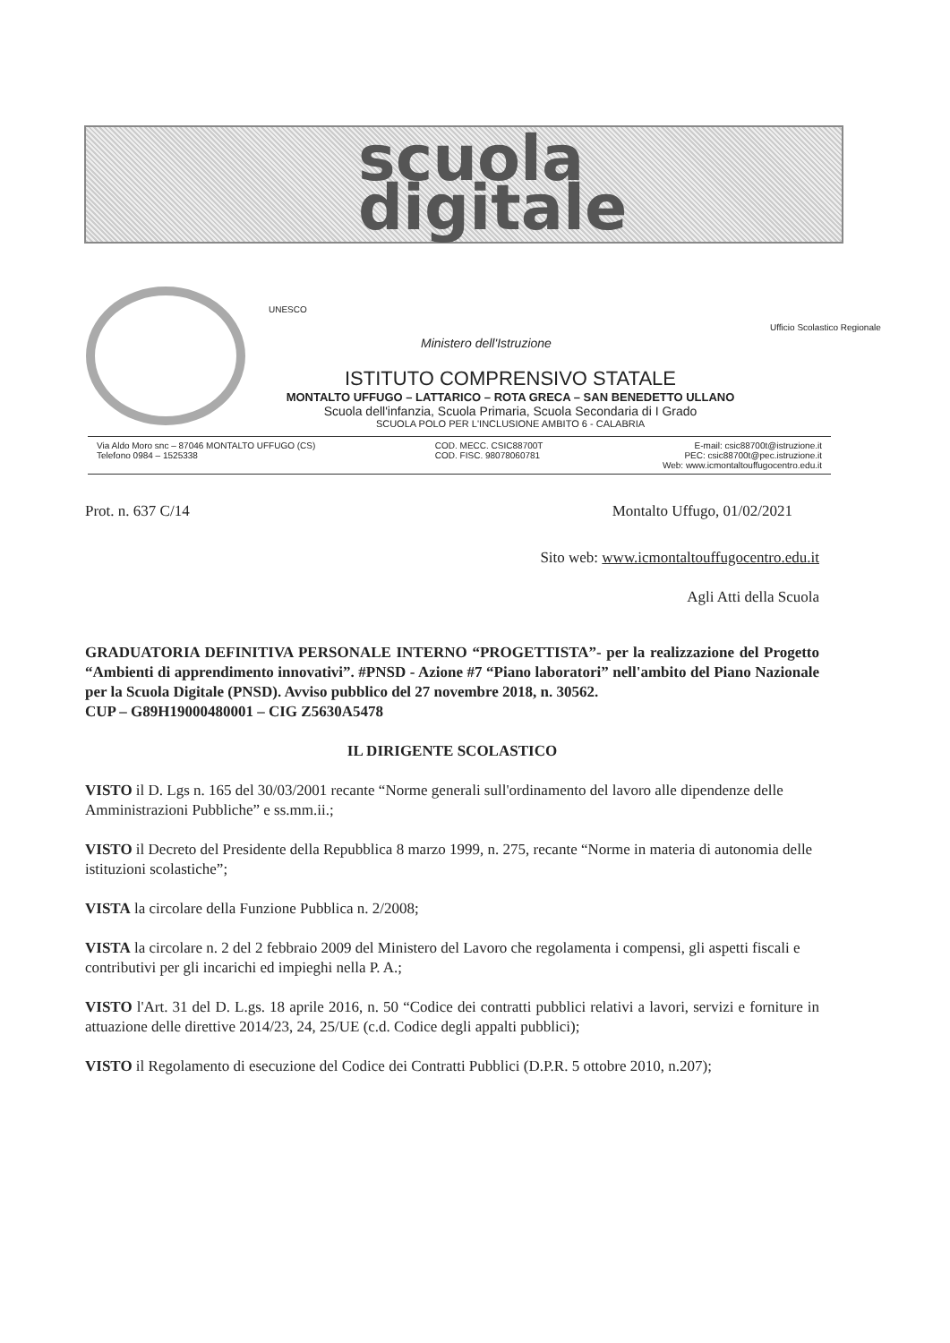scuola digitale
UNESCO
Ministero dell'Istruzione
Ufficio Scolastico Regionale
ISTITUTO COMPRENSIVO STATALE
MONTALTO UFFUGO – LATTARICO – ROTA GRECA – SAN BENEDETTO ULLANO
Scuola dell'infanzia, Scuola Primaria, Scuola Secondaria di I Grado
SCUOLA POLO PER L'INCLUSIONE AMBITO 6 - CALABRIA
Via Aldo Moro snc – 87046 MONTALTO UFFUGO (CS)
Telefono 0984 – 1525338
COD. MECC. CSIC88700T
COD. FISC. 98078060781
E-mail: csic88700t@istruzione.it
PEC: csic88700t@pec.istruzione.it
Web: www.icmontaltouffugocentro.edu.it
Prot. n. 637 C/14 Montalto Uffugo, 01/02/2021
Sito web: www.icmontaltouffugocentro.edu.it
Agli Atti della Scuola
GRADUATORIA DEFINITIVA PERSONALE INTERNO “PROGETTISTA”- per la realizzazione del Progetto “Ambienti di apprendimento innovativi”. #PNSD - Azione #7 “Piano laboratori” nell'ambito del Piano Nazionale per la Scuola Digitale (PNSD). Avviso pubblico del 27 novembre 2018, n. 30562.
CUP – G89H19000480001 – CIG Z5630A5478
IL DIRIGENTE SCOLASTICO
VISTO il D. Lgs n. 165 del 30/03/2001 recante “Norme generali sull'ordinamento del lavoro alle dipendenze delle Amministrazioni Pubbliche” e ss.mm.ii.;
VISTO il Decreto del Presidente della Repubblica 8 marzo 1999, n. 275, recante “Norme in materia di autonomia delle istituzioni scolastiche”;
VISTA la circolare della Funzione Pubblica n. 2/2008;
VISTA la circolare n. 2 del 2 febbraio 2009 del Ministero del Lavoro che regolamenta i compensi, gli aspetti fiscali e contributivi per gli incarichi ed impieghi nella P. A.;
VISTO l'Art. 31 del D. L.gs. 18 aprile 2016, n. 50 “Codice dei contratti pubblici relativi a lavori, servizi e forniture in attuazione delle direttive 2014/23, 24, 25/UE (c.d. Codice degli appalti pubblici);
VISTO il Regolamento di esecuzione del Codice dei Contratti Pubblici (D.P.R. 5 ottobre 2010, n.207);